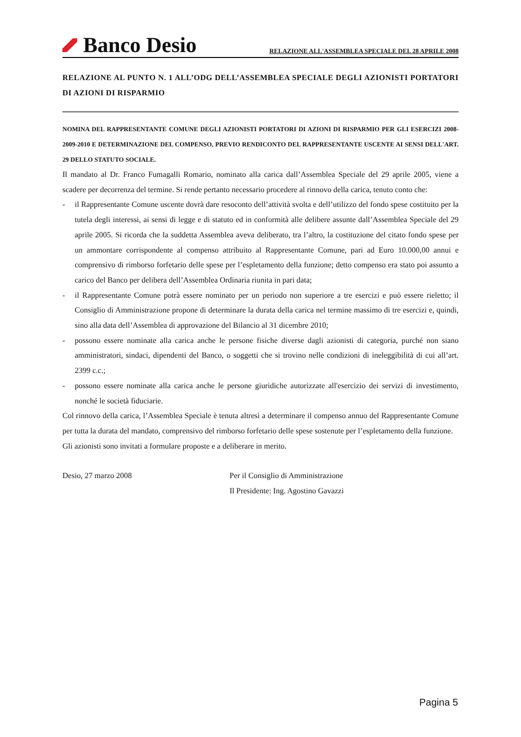Banco Desio
RELAZIONE ALL'ASSEMBLEA SPECIALE DEL 28 APRILE 2008
RELAZIONE AL PUNTO N. 1 ALL’ODG DELL’ASSEMBLEA SPECIALE DEGLI AZIONISTI PORTATORI DI AZIONI DI RISPARMIO
NOMINA DEL RAPPRESENTANTE COMUNE DEGLI AZIONISTI PORTATORI DI AZIONI DI RISPARMIO PER GLI ESERCIZI 2008-2009-2010 E DETERMINAZIONE DEL COMPENSO, PREVIO RENDICONTO DEL RAPPRESENTANTE USCENTE AI SENSI DELL'ART. 29 DELLO STATUTO SOCIALE.
Il mandato al Dr. Franco Fumagalli Romario, nominato alla carica dall’Assemblea Speciale del 29 aprile 2005, viene a scadere per decorrenza del termine. Si rende pertanto necessario procedere al rinnovo della carica, tenuto conto che:
- il Rappresentante Comune uscente dovrà dare resoconto dell’attività svolta e dell’utilizzo del fondo spese costituito per la tutela degli interessi, ai sensi di legge e di statuto ed in conformità alle delibere assunte dall’Assemblea Speciale del 29 aprile 2005. Si ricorda che la suddetta Assemblea aveva deliberato, tra l’altro, la costituzione del citato fondo spese per un ammontare corrispondente al compenso attribuito al Rappresentante Comune, pari ad Euro 10.000,00 annui e comprensivo di rimborso forfetario delle spese per l’espletamento della funzione; detto compenso era stato poi assunto a carico del Banco per delibera dell’Assemblea Ordinaria riunita in pari data;
- il Rappresentante Comune potrà essere nominato per un periodo non superiore a tre esercizi e può essere rieletto; il Consiglio di Amministrazione propone di determinare la durata della carica nel termine massimo di tre esercizi e, quindi, sino alla data dell’Assemblea di approvazione del Bilancio al 31 dicembre 2010;
- possono essere nominate alla carica anche le persone fisiche diverse dagli azionisti di categoria, purché non siano amministratori, sindaci, dipendenti del Banco, o soggetti che si trovino nelle condizioni di ineleggibilità di cui all’art. 2399 c.c.;
- possono essere nominate alla carica anche le persone giuridiche autorizzate all'esercizio dei servizi di investimento, nonché le società fiduciarie.
Col rinnovo della carica, l’Assemblea Speciale è tenuta altresì a determinare il compenso annuo del Rappresentante Comune per tutta la durata del mandato, comprensivo del rimborso forfetario delle spese sostenute per l’espletamento della funzione.
Gli azionisti sono invitati a formulare proposte e a deliberare in merito.
Desio, 27 marzo 2008 Per il Consiglio di Amministrazione
Il Presidente: Ing. Agostino Gavazzi
Pagina 5